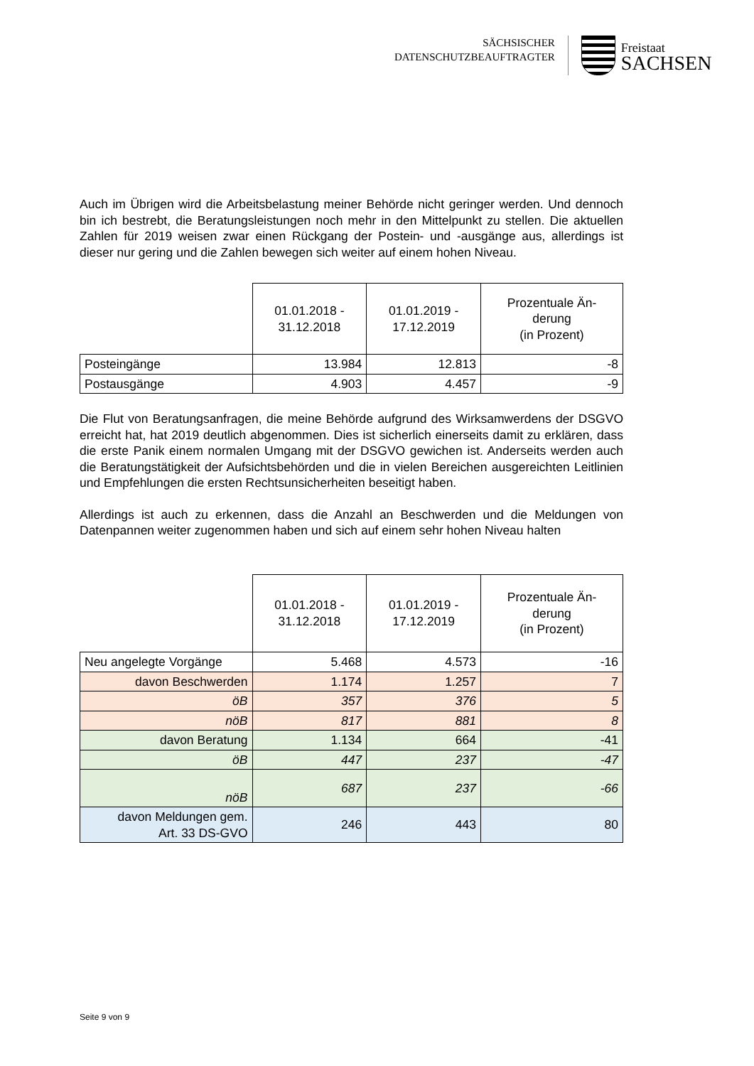SÄCHSISCHER
DATENSCHUTZBEAUFTRAGTER
Freistaat
SACHSEN
Auch im Übrigen wird die Arbeitsbelastung meiner Behörde nicht geringer werden. Und dennoch bin ich bestrebt, die Beratungsleistungen noch mehr in den Mittelpunkt zu stellen. Die aktuellen Zahlen für 2019 weisen zwar einen Rückgang der Postein- und -ausgänge aus, allerdings ist dieser nur gering und die Zahlen bewegen sich weiter auf einem hohen Niveau.
| | 01.01.2018 - 31.12.2018 | 01.01.2019 - 17.12.2019 | Prozentuale Än- derung (in Prozent) |
| --- | --- | --- | --- |
| Posteingänge | 13.984 | 12.813 | -8 |
| Postausgänge | 4.903 | 4.457 | -9 |
Die Flut von Beratungsanfragen, die meine Behörde aufgrund des Wirksamwerdens der DSGVO erreicht hat, hat 2019 deutlich abgenommen. Dies ist sicherlich einerseits damit zu erklären, dass die erste Panik einem normalen Umgang mit der DSGVO gewichen ist. Anderseits werden auch die Beratungstätigkeit der Aufsichtsbehörden und die in vielen Bereichen ausgereichten Leitlinien und Empfehlungen die ersten Rechtsunsicherheiten beseitigt haben.
Allerdings ist auch zu erkennen, dass die Anzahl an Beschwerden und die Meldungen von Datenpannen weiter zugenommen haben und sich auf einem sehr hohen Niveau halten
| | 01.01.2018 - 31.12.2018 | 01.01.2019 - 17.12.2019 | Prozentuale Än- derung (in Prozent) |
| --- | --- | --- | --- |
| Neu angelegte Vorgänge | 5.468 | 4.573 | -16 |
| davon Beschwerden | 1.174 | 1.257 | 7 |
| öB | 357 | 376 | 5 |
| nöB | 817 | 881 | 8 |
| davon Beratung | 1.134 | 664 | -41 |
| öB | 447 | 237 | -47 |
| nöB | 687 | 237 | -66 |
| davon Meldungen gem. Art. 33 DS-GVO | 246 | 443 | 80 |
Seite 9 von 9